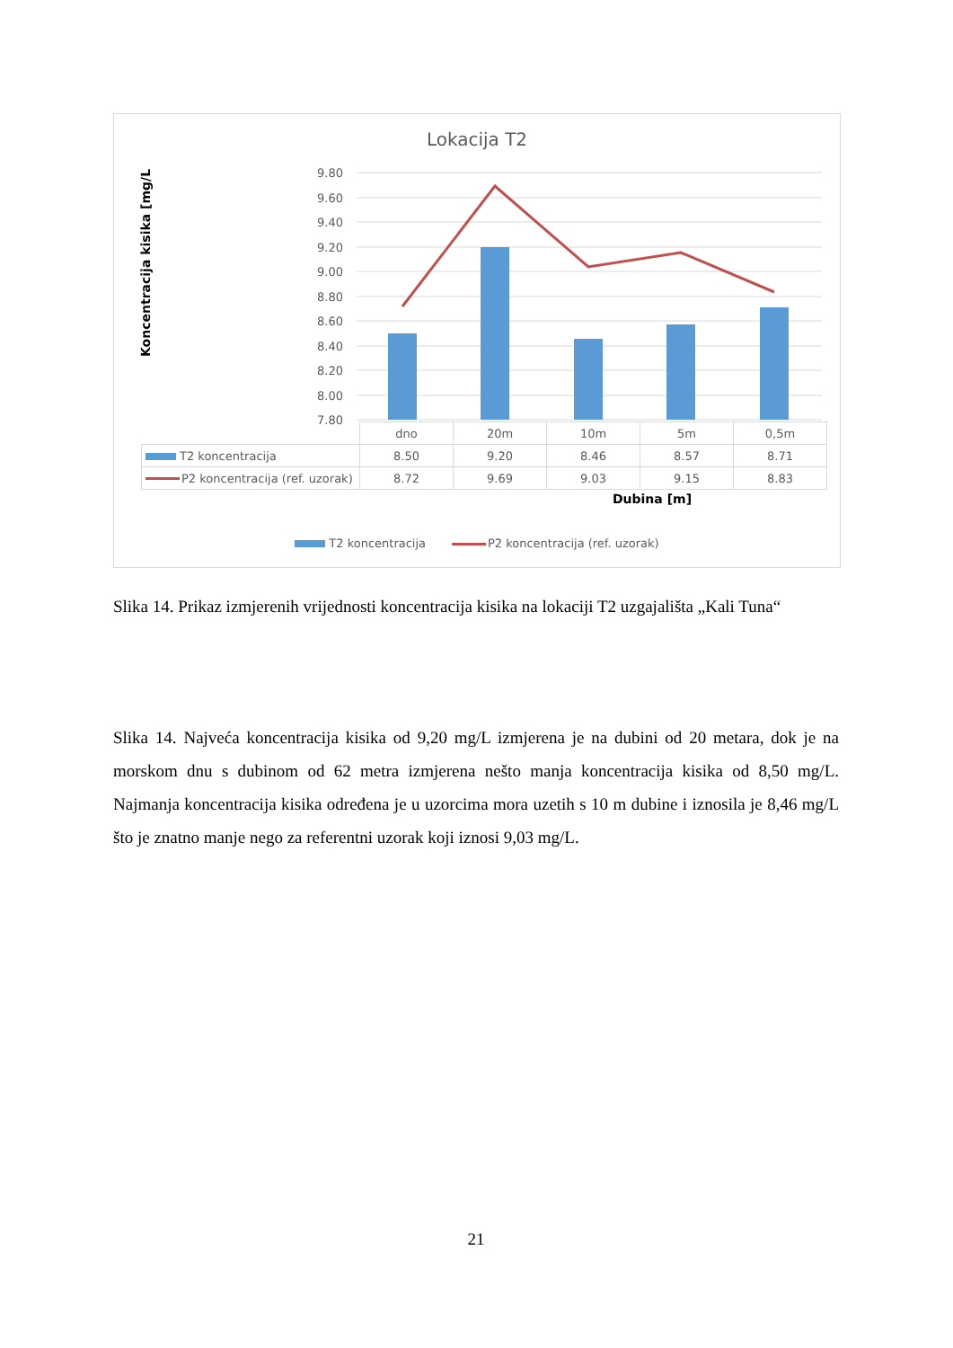Lokacija T2
Koncentracija kisika [mg/L]
9.80
9.60
9.40
9.20
9.00
8.80
8.60
8.40
8.20
8.00
7.80
| | dno | 20m | 10m | 5m | 0,5m |
| T2 koncentracija | 8.50 | 9.20 | 8.46 | 8.57 | 8.71 |
| P2 koncentracija (ref. uzorak) | 8.72 | 9.69 | 9.03 | 9.15 | 8.83 |
Dubina [m]
T2 koncentracija P2 koncentracija (ref. uzorak)
Slika 14. Prikaz izmjerenih vrijednosti koncentracija kisika na lokaciji T2 uzgajališta „Kali Tuna“
Slika 14. Najveća koncentracija kisika od 9,20 mg/L izmjerena je na dubini od 20 metara, dok je na morskom dnu s dubinom od 62 metra izmjerena nešto manja koncentracija kisika od 8,50 mg/L. Najmanja koncentracija kisika određena je u uzorcima mora uzetih s 10 m dubine i iznosila je 8,46 mg/L što je znatno manje nego za referentni uzorak koji iznosi 9,03 mg/L.
21